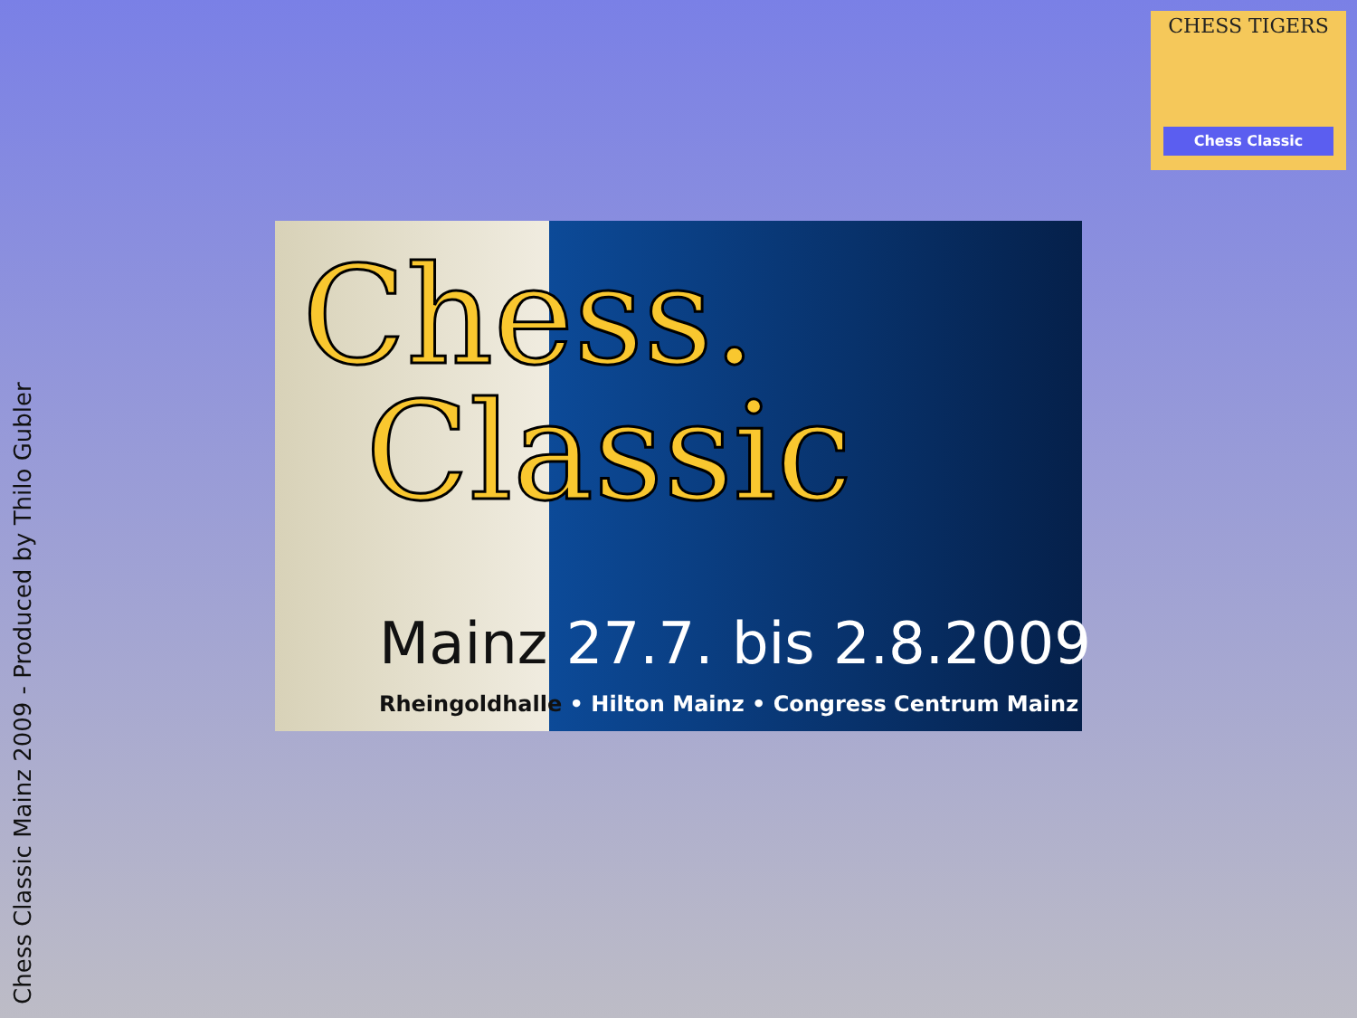Chess Classic Mainz 2009 - Produced by Thilo Gubler
CHESS TIGERS
Chess Classic
Chess.
Classic
Mainz 27.7. bis 2.8.2009
Rheingoldhalle • Hilton Mainz • Congress Centrum Mainz